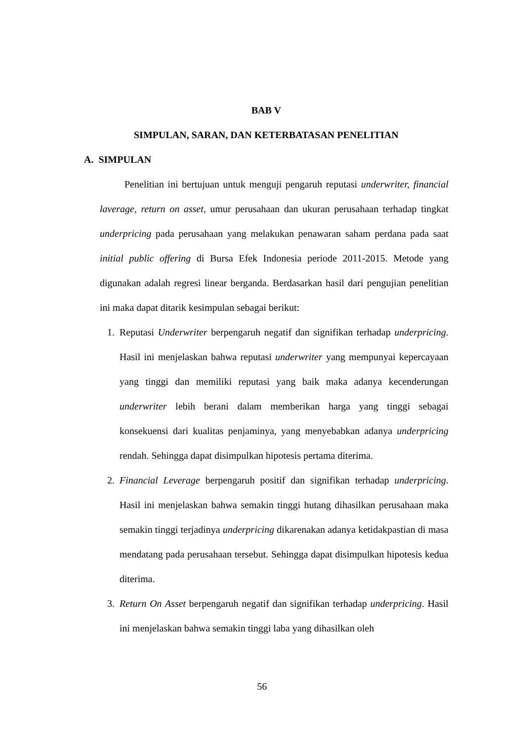BAB V
SIMPULAN, SARAN, DAN KETERBATASAN PENELITIAN
A. SIMPULAN
Penelitian ini bertujuan untuk menguji pengaruh reputasi underwriter, financial laverage, return on asset, umur perusahaan dan ukuran perusahaan terhadap tingkat underpricing pada perusahaan yang melakukan penawaran saham perdana pada saat initial public offering di Bursa Efek Indonesia periode 2011-2015. Metode yang digunakan adalah regresi linear berganda. Berdasarkan hasil dari pengujian penelitian ini maka dapat ditarik kesimpulan sebagai berikut:
1. Reputasi Underwriter berpengaruh negatif dan signifikan terhadap underpricing. Hasil ini menjelaskan bahwa reputasi underwriter yang mempunyai kepercayaan yang tinggi dan memiliki reputasi yang baik maka adanya kecenderungan underwriter lebih berani dalam memberikan harga yang tinggi sebagai konsekuensi dari kualitas penjaminya, yang menyebabkan adanya underpricing rendah. Sehingga dapat disimpulkan hipotesis pertama diterima.
2. Financial Leverage berpengaruh positif dan signifikan terhadap underpricing. Hasil ini menjelaskan bahwa semakin tinggi hutang dihasilkan perusahaan maka semakin tinggi terjadinya underpricing dikarenakan adanya ketidakpastian di masa mendatang pada perusahaan tersebut. Sehingga dapat disimpulkan hipotesis kedua diterima.
3. Return On Asset berpengaruh negatif dan signifikan terhadap underpricing. Hasil ini menjelaskan bahwa semakin tinggi laba yang dihasilkan oleh
56